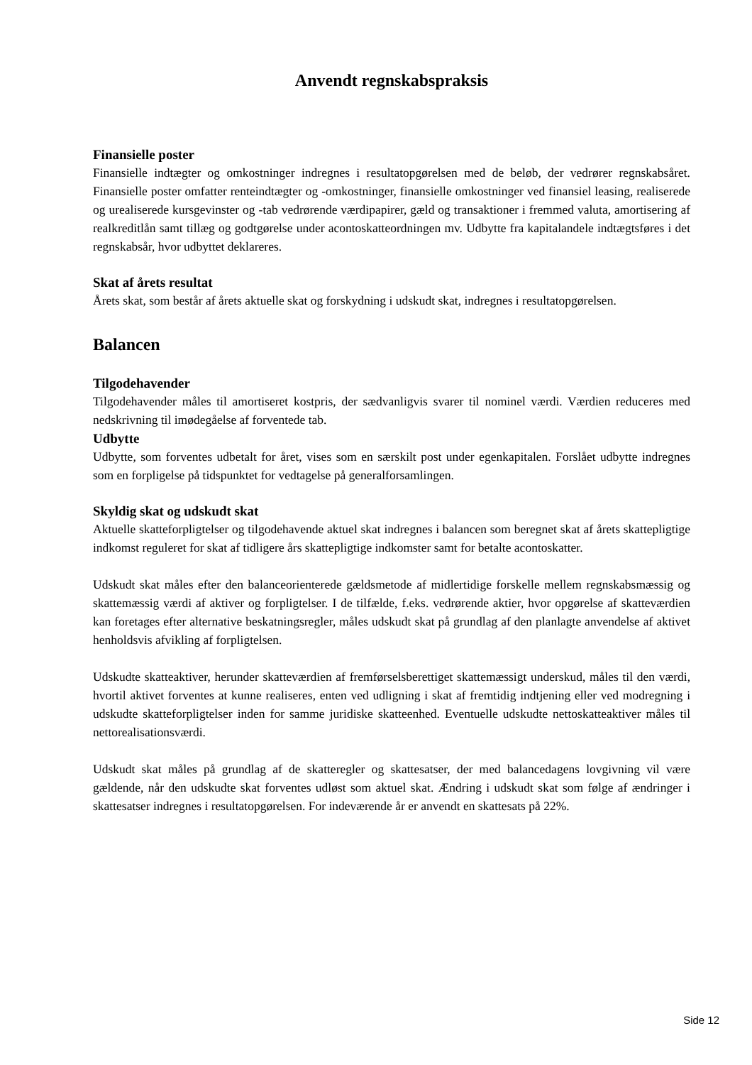Anvendt regnskabspraksis
Finansielle poster
Finansielle indtægter og omkostninger indregnes i resultatopgørelsen med de beløb, der vedrører regnskabsåret. Finansielle poster omfatter renteindtægter og -omkostninger, finansielle omkostninger ved finansiel leasing, realiserede og urealiserede kursgevinster og -tab vedrørende værdipapirer, gæld og transaktioner i fremmed valuta, amortisering af realkreditlån samt tillæg og godtgørelse under acontoskatteordningen mv. Udbytte fra kapitalandele indtægtsføres i det regnskabsår, hvor udbyttet deklareres.
Skat af årets resultat
Årets skat, som består af årets aktuelle skat og forskydning i udskudt skat, indregnes i resultatopgørelsen.
Balancen
Tilgodehavender
Tilgodehavender måles til amortiseret kostpris, der sædvanligvis svarer til nominel værdi. Værdien reduceres med nedskrivning til imødegåelse af forventede tab.
Udbytte
Udbytte, som forventes udbetalt for året, vises som en særskilt post under egenkapitalen. Forslået udbytte indregnes som en forpligelse på tidspunktet for vedtagelse på generalforsamlingen.
Skyldig skat og udskudt skat
Aktuelle skatteforpligtelser og tilgodehavende aktuel skat indregnes i balancen som beregnet skat af årets skattepligtige indkomst reguleret for skat af tidligere års skattepligtige indkomster samt for betalte acontoskatter.
Udskudt skat måles efter den balanceorienterede gældsmetode af midlertidige forskelle mellem regnskabsmæssig og skattemæssig værdi af aktiver og forpligtelser. I de tilfælde, f.eks. vedrørende aktier, hvor opgørelse af skatteværdien kan foretages efter alternative beskatningsregler, måles udskudt skat på grundlag af den planlagte anvendelse af aktivet henholdsvis afvikling af forpligtelsen.
Udskudte skatteaktiver, herunder skatteværdien af fremførselsberettiget skattemæssigt underskud, måles til den værdi, hvortil aktivet forventes at kunne realiseres, enten ved udligning i skat af fremtidig indtjening eller ved modregning i udskudte skatteforpligtelser inden for samme juridiske skatteenhed. Eventuelle udskudte nettoskatteaktiver måles til nettorealisationsværdi.
Udskudt skat måles på grundlag af de skatteregler og skattesatser, der med balancedagens lovgivning vil være gældende, når den udskudte skat forventes udløst som aktuel skat. Ændring i udskudt skat som følge af ændringer i skattesatser indregnes i resultatopgørelsen. For indeværende år er anvendt en skattesats på 22%.
Side 12